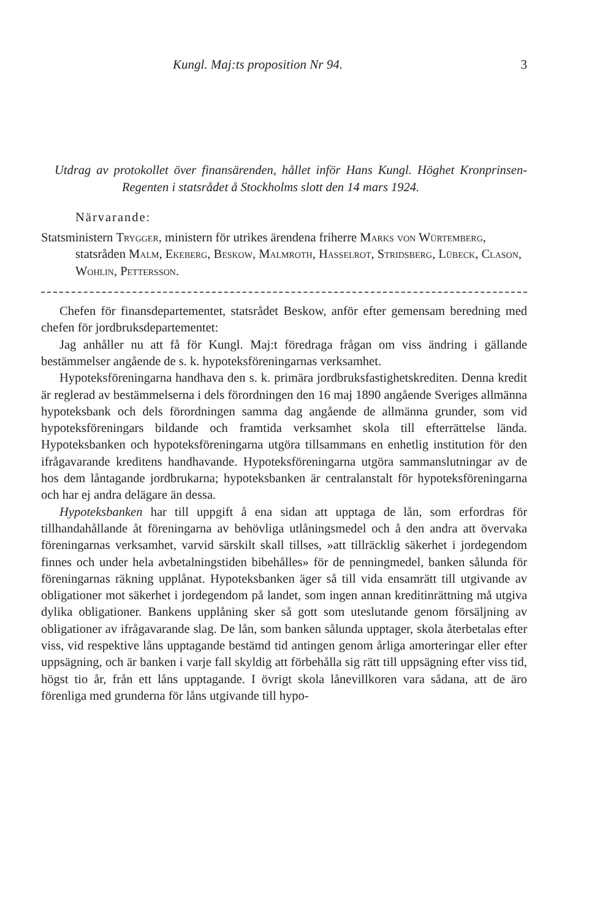Kungl. Maj:ts proposition Nr 94. 3
Utdrag av protokollet över finansärenden, hållet inför Hans Kungl. Höghet Kronprinsen-Regenten i statsrådet å Stockholms slott den 14 mars 1924.
Närvarande:
Statsministern Trygger, ministern för utrikes ärendena friherre Marks von Würtemberg, statsråden Malm, Ekeberg, Beskow, Malmroth, Hasselrot, Stridsberg, Lübeck, Clason, Wohlin, Pettersson.
Chefen för finansdepartementet, statsrådet Beskow, anför efter gemensam beredning med chefen för jordbruksdepartementet:
Jag anhåller nu att få för Kungl. Maj:t föredraga frågan om viss ändring i gällande bestämmelser angående de s. k. hypoteksföreningarnas verksamhet.
Hypoteksföreningarna handhava den s. k. primära jordbruksfastighetskrediten. Denna kredit är reglerad av bestämmelserna i dels förordningen den 16 maj 1890 angående Sveriges allmänna hypoteksbank och dels förordningen samma dag angående de allmänna grunder, som vid hypoteksföreningars bildande och framtida verksamhet skola till efterrättelse lända. Hypoteksbanken och hypoteksföreningarna utgöra tillsammans en enhetlig institution för den ifrågavarande kreditens handhavande. Hypoteksföreningarna utgöra sammanslutningar av de hos dem låntagande jordbrukarna; hypoteksbanken är centralanstalt för hypoteksföreningarna och har ej andra delägare än dessa.
Hypoteksbanken har till uppgift å ena sidan att upptaga de lån, som erfordras för tillhandahållande åt föreningarna av behövliga utlåningsmedel och å den andra att övervaka föreningarnas verksamhet, varvid särskilt skall tillses, »att tillräcklig säkerhet i jordegendom finnes och under hela avbetalningstiden bibehålles» för de penningmedel, banken sålunda för föreningarnas räkning upplånat. Hypoteksbanken äger så till vida ensamrätt till utgivande av obligationer mot säkerhet i jordegendom på landet, som ingen annan kreditinrättning må utgiva dylika obligationer. Bankens upplåning sker så gott som uteslutande genom försäljning av obligationer av ifrågavarande slag. De lån, som banken sålunda upptager, skola återbetalas efter viss, vid respektive låns upptagande bestämd tid antingen genom årliga amorteringar eller efter uppsägning, och är banken i varje fall skyldig att förbehålla sig rätt till uppsägning efter viss tid, högst tio år, från ett låns upptagande. I övrigt skola lånevillkoren vara sådana, att de äro förenliga med grunderna för låns utgivande till hypo-